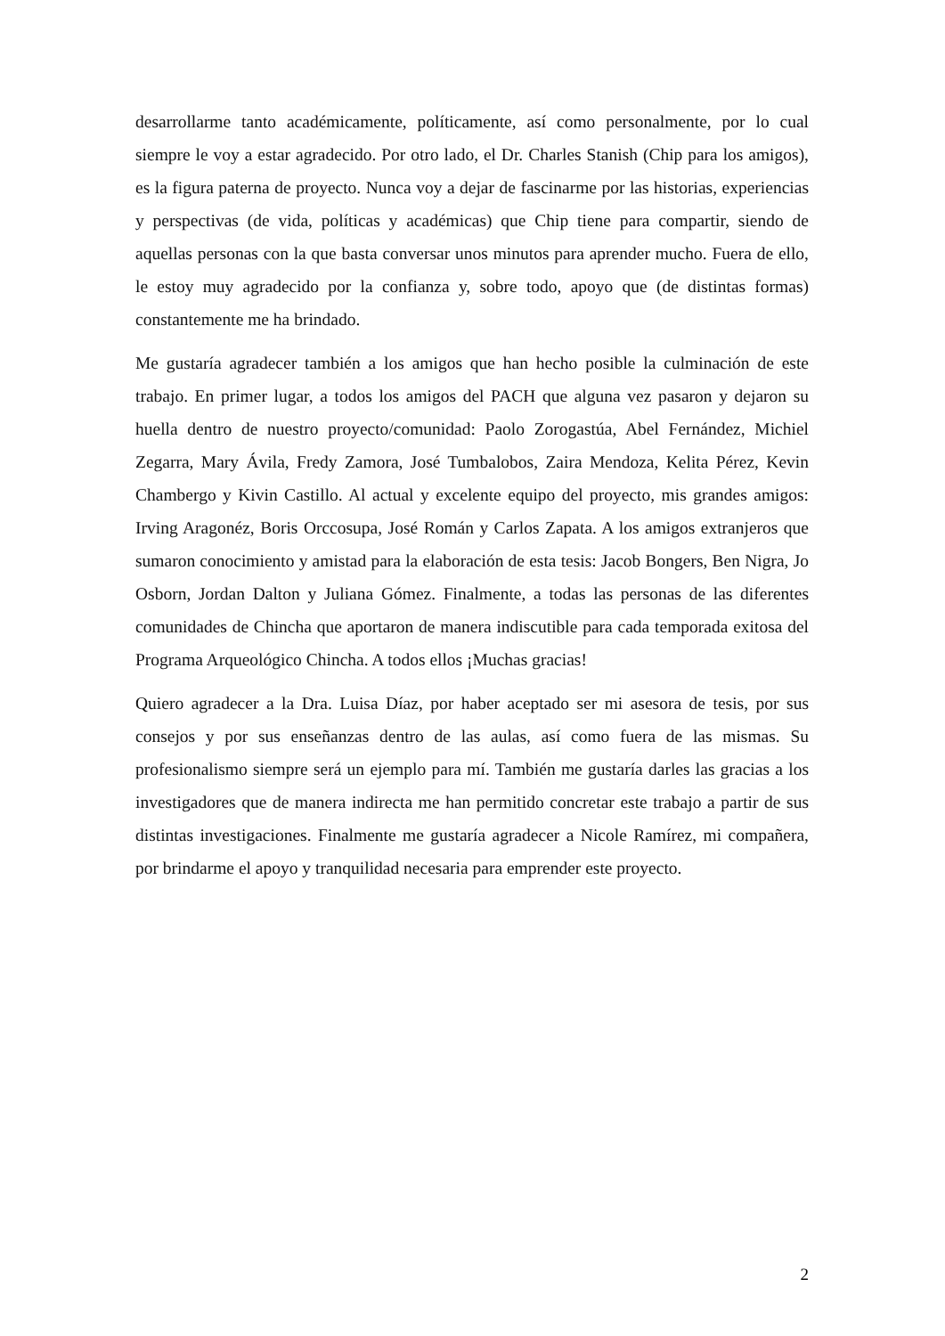desarrollarme tanto académicamente, políticamente, así como personalmente, por lo cual siempre le voy a estar agradecido. Por otro lado, el Dr. Charles Stanish (Chip para los amigos), es la figura paterna de proyecto. Nunca voy a dejar de fascinarme por las historias, experiencias y perspectivas (de vida, políticas y académicas) que Chip tiene para compartir, siendo de aquellas personas con la que basta conversar unos minutos para aprender mucho. Fuera de ello, le estoy muy agradecido por la confianza y, sobre todo, apoyo que (de distintas formas) constantemente me ha brindado.
Me gustaría agradecer también a los amigos que han hecho posible la culminación de este trabajo. En primer lugar, a todos los amigos del PACH que alguna vez pasaron y dejaron su huella dentro de nuestro proyecto/comunidad: Paolo Zorogastúa, Abel Fernández, Michiel Zegarra, Mary Ávila, Fredy Zamora, José Tumbalobos, Zaira Mendoza, Kelita Pérez, Kevin Chambergo y Kivin Castillo. Al actual y excelente equipo del proyecto, mis grandes amigos: Irving Aragonéz, Boris Orccosupa, José Román y Carlos Zapata. A los amigos extranjeros que sumaron conocimiento y amistad para la elaboración de esta tesis: Jacob Bongers, Ben Nigra, Jo Osborn, Jordan Dalton y Juliana Gómez. Finalmente, a todas las personas de las diferentes comunidades de Chincha que aportaron de manera indiscutible para cada temporada exitosa del Programa Arqueológico Chincha. A todos ellos ¡Muchas gracias!
Quiero agradecer a la Dra. Luisa Díaz, por haber aceptado ser mi asesora de tesis, por sus consejos y por sus enseñanzas dentro de las aulas, así como fuera de las mismas. Su profesionalismo siempre será un ejemplo para mí. También me gustaría darles las gracias a los investigadores que de manera indirecta me han permitido concretar este trabajo a partir de sus distintas investigaciones. Finalmente me gustaría agradecer a Nicole Ramírez, mi compañera, por brindarme el apoyo y tranquilidad necesaria para emprender este proyecto.
2